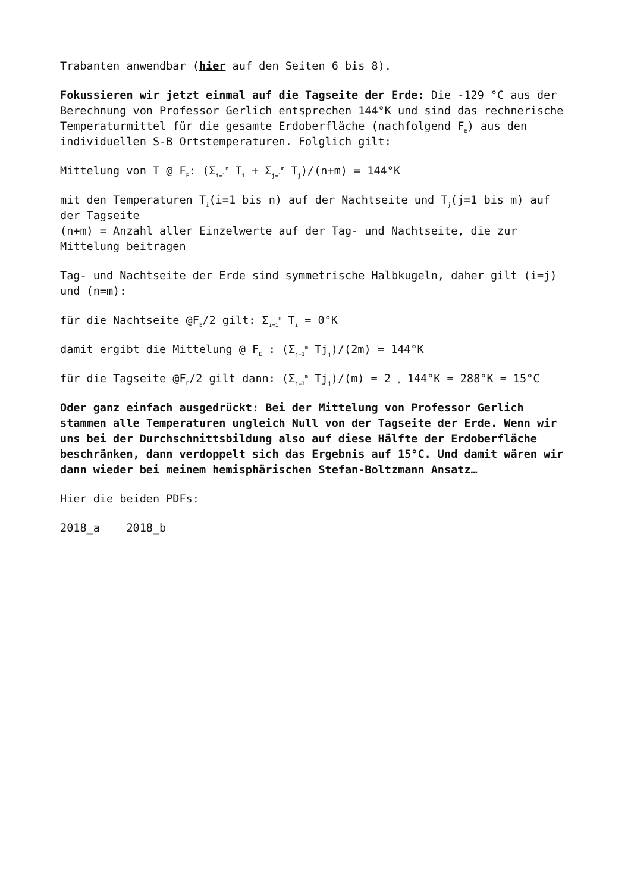Trabanten anwendbar (hier auf den Seiten 6 bis 8).
Fokussieren wir jetzt einmal auf die Tagseite der Erde: Die -129 °C aus der Berechnung von Professor Gerlich entsprechen 144°K und sind das rechnerische Temperaturmittel für die gesamte Erdoberfläche (nachfolgend F<sub>E</sub>) aus den individuellen S-B Ortstemperaturen. Folglich gilt:
Mittelung von T @ F<sub>E</sub>: (Σ<sub>i=1</sub><sup>n</sup> T<sub>i</sub> + Σ<sub>j=1</sub><sup>m</sup> T<sub>j</sub>)/(n+m) = 144°K
mit den Temperaturen T<sub>i</sub>(i=1 bis n) auf der Nachtseite und T<sub>j</sub>(j=1 bis m) auf der Tagseite
(n+m) = Anzahl aller Einzelwerte auf der Tag- und Nachtseite, die zur Mittelung beitragen
Tag- und Nachtseite der Erde sind symmetrische Halbkugeln, daher gilt (i=j) und (n=m):
für die Nachtseite @F<sub>E</sub>/2 gilt: Σ<sub>i=1</sub><sup>n</sup> T<sub>i</sub> = 0°K
damit ergibt die Mittelung @ F<sub>E</sub> : (Σ<sub>j=1</sub><sup>m</sup> Tj<sub>j</sub>)/(2m) = 144°K
für die Tagseite @F<sub>E</sub>/2 gilt dann: (Σ<sub>j=1</sub><sup>m</sup> Tj<sub>j</sub>)/(m) = 2 <sub>*</sub> 144°K = 288°K = 15°C
Oder ganz einfach ausgedrückt: Bei der Mittelung von Professor Gerlich stammen alle Temperaturen ungleich Null von der Tagseite der Erde. Wenn wir uns bei der Durchschnittsbildung also auf diese Hälfte der Erdoberfläche beschränken, dann verdoppelt sich das Ergebnis auf 15°C. Und damit wären wir dann wieder bei meinem hemisphärischen Stefan-Boltzmann Ansatz…
Hier die beiden PDFs:
2018_a 2018_b